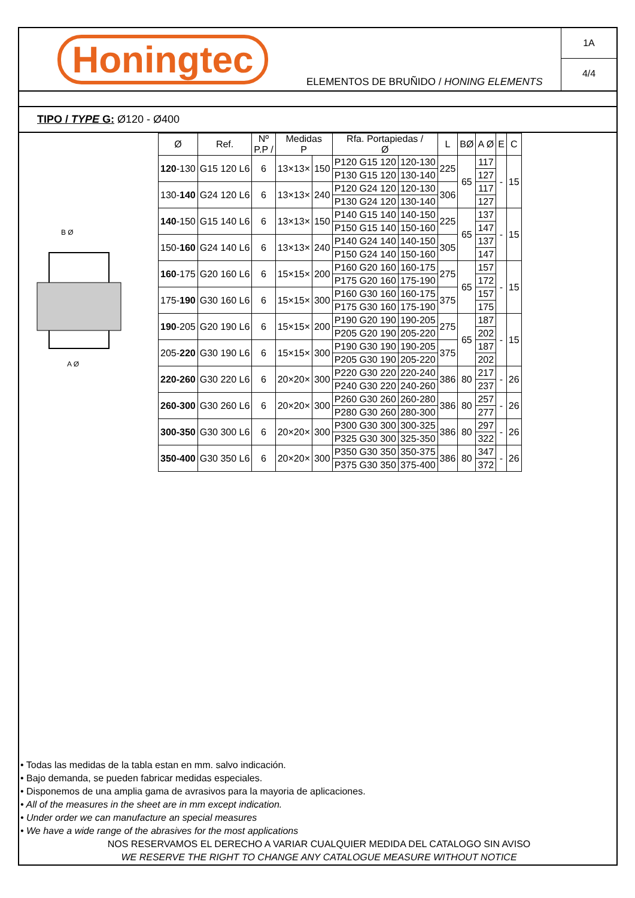Honingtec
ELEMENTOS DE BRUÑIDO / HONING ELEMENTS
1A
4/4
TIPO / TYPE G: Ø120 - Ø400
B Ø
A Ø
| Ø | Ref. | Nº P.P / | Medidas P | | Rfa. Portapiedas / Ø | | L | BØ | A Ø | E | C |
| --- | --- | --- | --- | --- | --- | --- | --- | --- | --- | --- | --- |
| 120 -130 | G15 120 L6 | 6 | 13×13× | 150 | P120 G15 120 | 120-130 | 225 | 65 | 117 | - | 15 |
| | | | | | P130 G15 120 | 130-140 | | | 127 | | |
| 130- 140 | G24 120 L6 | 6 | 13×13× | 240 | P120 G24 120 | 120-130 | 306 | | 117 | | |
| | | | | | P130 G24 120 | 130-140 | | | 127 | | |
| 140 -150 | G15 140 L6 | 6 | 13×13× | 150 | P140 G15 140 | 140-150 | 225 | 65 | 137 | - | 15 |
| | | | | | P150 G15 140 | 150-160 | | | 147 | | |
| 150- 160 | G24 140 L6 | 6 | 13×13× | 240 | P140 G24 140 | 140-150 | 305 | | 137 | | |
| | | | | | P150 G24 140 | 150-160 | | | 147 | | |
| 160 -175 | G20 160 L6 | 6 | 15×15× | 200 | P160 G20 160 | 160-175 | 275 | 65 | 157 | - | 15 |
| | | | | | P175 G20 160 | 175-190 | | | 172 | | |
| 175- 190 | G30 160 L6 | 6 | 15×15× | 300 | P160 G30 160 | 160-175 | 375 | | 157 | | |
| | | | | | P175 G30 160 | 175-190 | | | 175 | | |
| 190 -205 | G20 190 L6 | 6 | 15×15× | 200 | P190 G20 190 | 190-205 | 275 | 65 | 187 | - | 15 |
| | | | | | P205 G20 190 | 205-220 | | | 202 | | |
| 205- 220 | G30 190 L6 | 6 | 15×15× | 300 | P190 G30 190 | 190-205 | 375 | | 187 | | |
| | | | | | P205 G30 190 | 205-220 | | | 202 | | |
| 220-260 | G30 220 L6 | 6 | 20×20× | 300 | P220 G30 220 | 220-240 | 386 | 80 | 217 | - | 26 |
| | | | | | P240 G30 220 | 240-260 | | | 237 | | |
| 260-300 | G30 260 L6 | 6 | 20×20× | 300 | P260 G30 260 | 260-280 | 386 | 80 | 257 | - | 26 |
| | | | | | P280 G30 260 | 280-300 | | | 277 | | |
| 300-350 | G30 300 L6 | 6 | 20×20× | 300 | P300 G30 300 | 300-325 | 386 | 80 | 297 | - | 26 |
| | | | | | P325 G30 300 | 325-350 | | | 322 | | |
| 350-400 | G30 350 L6 | 6 | 20×20× | 300 | P350 G30 350 | 350-375 | 386 | 80 | 347 | - | 26 |
| | | | | | P375 G30 350 | 375-400 | | | 372 | | |
• Todas las medidas de la tabla estan en mm. salvo indicación.
• Bajo demanda, se pueden fabricar medidas especiales.
• Disponemos de una amplia gama de avrasivos para la mayoria de aplicaciones.
• All of the measures in the sheet are in mm except indication.
• Under order we can manufacture an special measures
• We have a wide range of the abrasives for the most applications
NOS RESERVAMOS EL DERECHO A VARIAR CUALQUIER MEDIDA DEL CATALOGO SIN AVISO
WE RESERVE THE RIGHT TO CHANGE ANY CATALOGUE MEASURE WITHOUT NOTICE